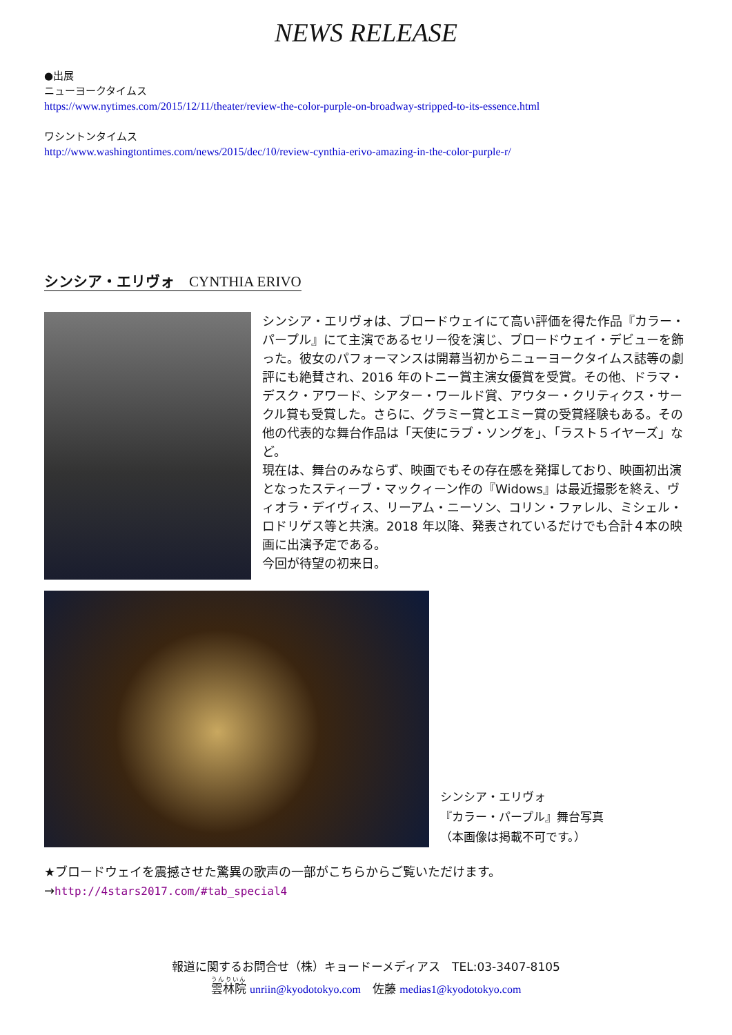NEWS RELEASE
●出展
ニューヨークタイムス
https://www.nytimes.com/2015/12/11/theater/review-the-color-purple-on-broadway-stripped-to-its-essence.html
ワシントンタイムス
http://www.washingtontimes.com/news/2015/dec/10/review-cynthia-erivo-amazing-in-the-color-purple-r/
シンシア・エリヴォ　CYNTHIA ERIVO
シンシア・エリヴォは、ブロードウェイにて高い評価を得た作品『カラー・パープル』にて主演であるセリー役を演じ、ブロードウェイ・デビューを飾った。彼女のパフォーマンスは開幕当初からニューヨークタイムス誌等の劇評にも絶賛され、2016 年のトニー賞主演女優賞を受賞。その他、ドラマ・デスク・アワード、シアター・ワールド賞、アウター・クリティクス・サークル賞も受賞した。さらに、グラミー賞とエミー賞の受賞経験もある。その他の代表的な舞台作品は「天使にラブ・ソングを」、「ラスト５イヤーズ」など。
現在は、舞台のみならず、映画でもその存在感を発揮しており、映画初出演となったスティーブ・マックィーン作の『Widows』は最近撮影を終え、ヴィオラ・デイヴィス、リーアム・ニーソン、コリン・ファレル、ミシェル・ロドリゲス等と共演。2018 年以降、発表されているだけでも合計４本の映画に出演予定である。
今回が待望の初来日。
シンシア・エリヴォ
『カラー・パープル』舞台写真
（本画像は掲載不可です。）
★ブロードウェイを震撼させた驚異の歌声の一部がこちらからご覧いただけます。
→http://4stars2017.com/#tab_special4
報道に関するお問合せ（株）キョードーメディアス　TEL:03-3407-8105
雲林院 unriin@kyodotokyo.com　佐藤 medias1@kyodotokyo.com